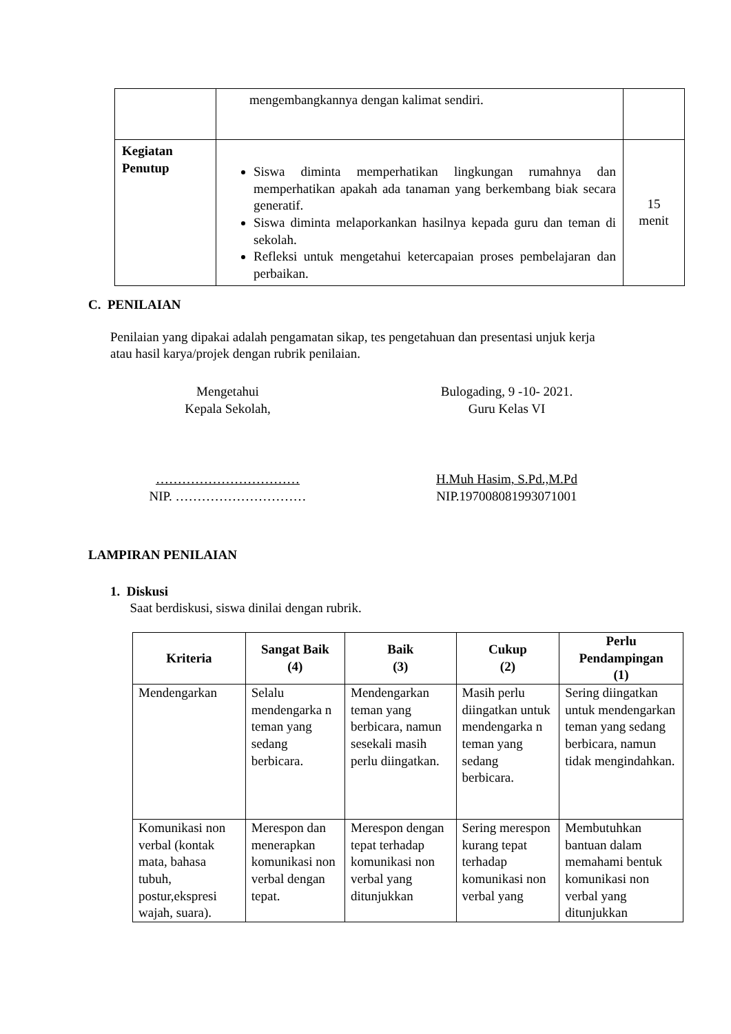| | mengembangkannya dengan kalimat sendiri. | |
| Kegiatan Penutup | Siswa diminta memperhatikan lingkungan rumahnya dan memperhatikan apakah ada tanaman yang berkembang biak secara generatif. Siswa diminta melaporkankan hasilnya kepada guru dan teman di sekolah. Refleksi untuk mengetahui ketercapaian proses pembelajaran dan perbaikan. | 15 menit |
C. PENILAIAN
Penilaian yang dipakai adalah pengamatan sikap, tes pengetahuan dan presentasi unjuk kerja atau hasil karya/projek dengan rubrik penilaian.
Mengetahui
Kepala Sekolah,
Bulogading, 9 -10- 2021.
Guru Kelas VI
……………………………
NIP. …………………………
H.Muh Hasim, S.Pd.,M.Pd
NIP.197008081993071001
LAMPIRAN PENILAIAN
1. Diskusi
Saat berdiskusi, siswa dinilai dengan rubrik.
| Kriteria | Sangat Baik (4) | Baik (3) | Cukup (2) | Perlu Pendampingan (1) |
| --- | --- | --- | --- | --- |
| Mendengarkan | Selalu mendengarka n teman yang sedang berbicara. | Mendengarkan teman yang berbicara, namun sesekali masih perlu diingatkan. | Masih perlu diingatkan untuk mendengarka n teman yang sedang berbicara. | Sering diingatkan untuk mendengarkan teman yang sedang berbicara, namun tidak mengindahkan. |
| Komunikasi non verbal (kontak mata, bahasa tubuh, postur,ekspresi wajah, suara). | Merespon dan menerapkan komunikasi non verbal dengan tepat. | Merespon dengan tepat terhadap komunikasi non verbal yang ditunjukkan | Sering merespon kurang tepat terhadap komunikasi non verbal yang | Membutuhkan bantuan dalam memahami bentuk komunikasi non verbal yang ditunjukkan |